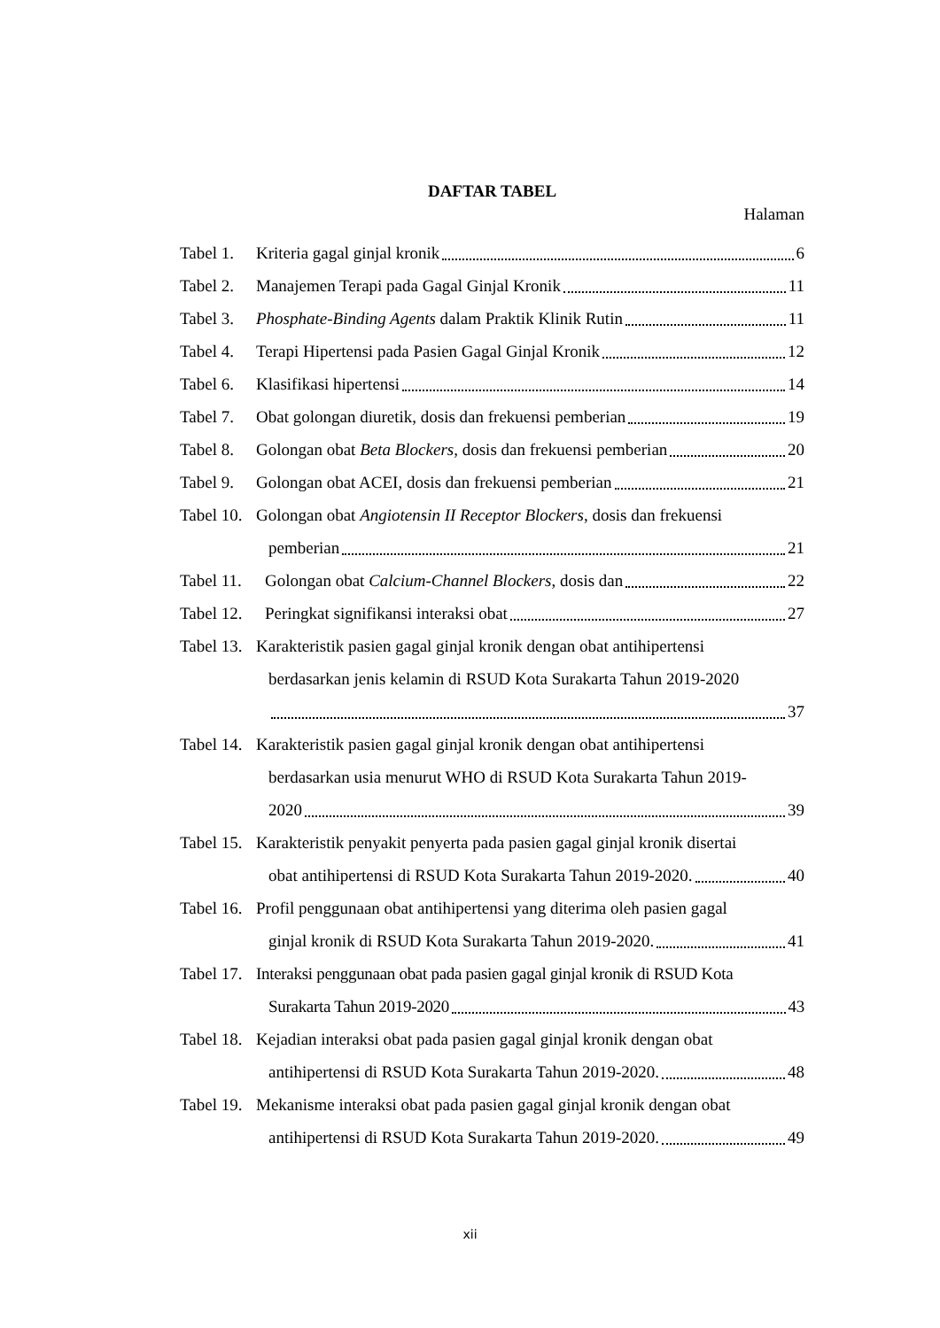DAFTAR TABEL
Halaman
Tabel 1. Kriteria gagal ginjal kronik 6
Tabel 2. Manajemen Terapi pada Gagal Ginjal Kronik 11
Tabel 3. Phosphate-Binding Agents dalam Praktik Klinik Rutin 11
Tabel 4. Terapi Hipertensi pada Pasien Gagal Ginjal Kronik 12
Tabel 6. Klasifikasi hipertensi 14
Tabel 7. Obat golongan diuretik, dosis dan frekuensi pemberian 19
Tabel 8. Golongan obat Beta Blockers, dosis dan frekuensi pemberian 20
Tabel 9. Golongan obat ACEI, dosis dan frekuensi pemberian 21
Tabel 10. Golongan obat Angiotensin II Receptor Blockers, dosis dan frekuensi
pemberian 21
Tabel 11. Golongan obat Calcium-Channel Blockers, dosis dan 22
Tabel 12. Peringkat signifikansi interaksi obat 27
Tabel 13. Karakteristik pasien gagal ginjal kronik dengan obat antihipertensi
berdasarkan jenis kelamin di RSUD Kota Surakarta Tahun 2019-2020
37
Tabel 14. Karakteristik pasien gagal ginjal kronik dengan obat antihipertensi
berdasarkan usia menurut WHO di RSUD Kota Surakarta Tahun 2019-
2020 39
Tabel 15. Karakteristik penyakit penyerta pada pasien gagal ginjal kronik disertai
obat antihipertensi di RSUD Kota Surakarta Tahun 2019-2020. 40
Tabel 16. Profil penggunaan obat antihipertensi yang diterima oleh pasien gagal
ginjal kronik di RSUD Kota Surakarta Tahun 2019-2020. 41
Tabel 17. Interaksi penggunaan obat pada pasien gagal ginjal kronik di RSUD Kota
Surakarta Tahun 2019-2020 43
Tabel 18. Kejadian interaksi obat pada pasien gagal ginjal kronik dengan obat
antihipertensi di RSUD Kota Surakarta Tahun 2019-2020. 48
Tabel 19. Mekanisme interaksi obat pada pasien gagal ginjal kronik dengan obat
antihipertensi di RSUD Kota Surakarta Tahun 2019-2020. 49
xii